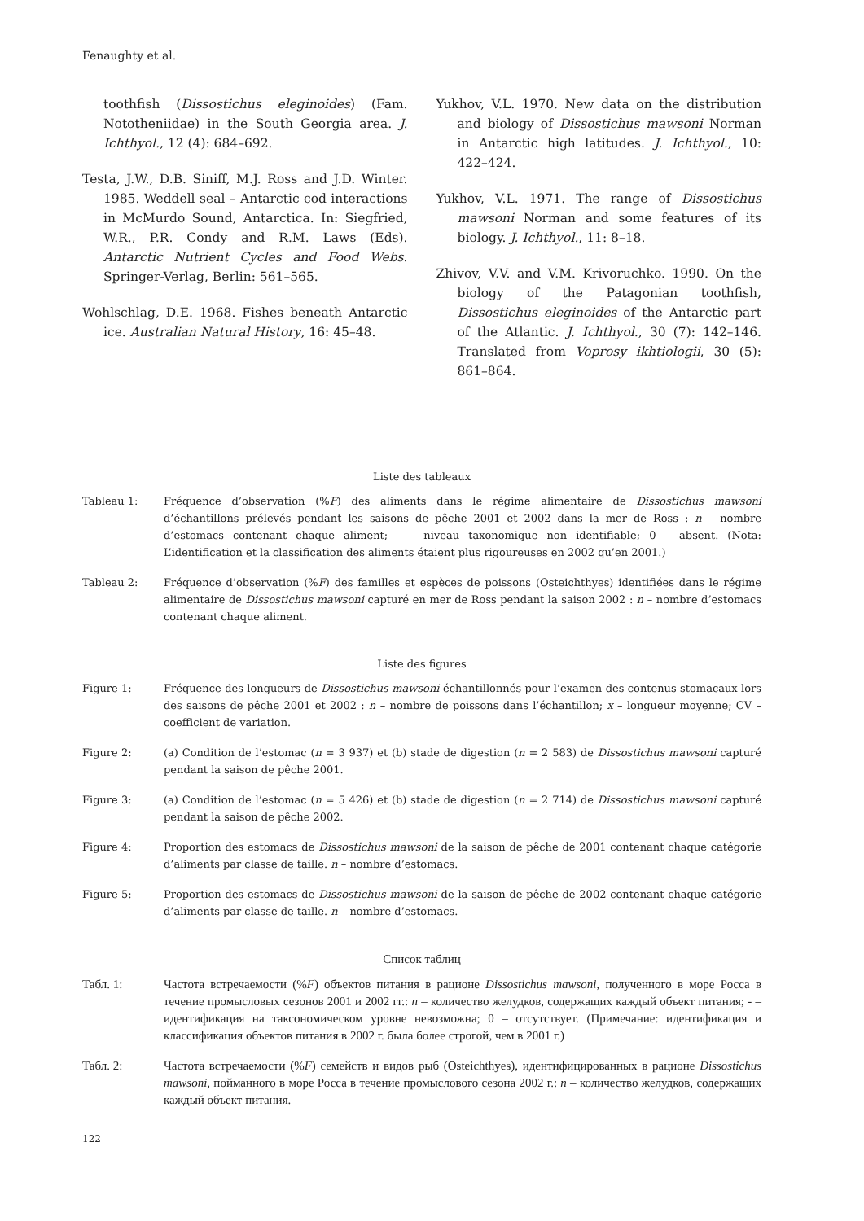Fenaughty et al.
toothfish (Dissostichus eleginoides) (Fam. Nototheniidae) in the South Georgia area. J. Ichthyol., 12 (4): 684–692.
Testa, J.W., D.B. Siniff, M.J. Ross and J.D. Winter. 1985. Weddell seal – Antarctic cod interactions in McMurdo Sound, Antarctica. In: Siegfried, W.R., P.R. Condy and R.M. Laws (Eds). Antarctic Nutrient Cycles and Food Webs. Springer-Verlag, Berlin: 561–565.
Wohlschlag, D.E. 1968. Fishes beneath Antarctic ice. Australian Natural History, 16: 45–48.
Yukhov, V.L. 1970. New data on the distribution and biology of Dissostichus mawsoni Norman in Antarctic high latitudes. J. Ichthyol., 10: 422–424.
Yukhov, V.L. 1971. The range of Dissostichus mawsoni Norman and some features of its biology. J. Ichthyol., 11: 8–18.
Zhivov, V.V. and V.M. Krivoruchko. 1990. On the biology of the Patagonian toothfish, Dissostichus eleginoides of the Antarctic part of the Atlantic. J. Ichthyol., 30 (7): 142–146. Translated from Voprosy ikhtiologii, 30 (5): 861–864.
Liste des tableaux
Tableau 1: Fréquence d’observation (%F) des aliments dans le régime alimentaire de Dissostichus mawsoni d’échantillons prélevés pendant les saisons de pêche 2001 et 2002 dans la mer de Ross : n – nombre d’estomacs contenant chaque aliment; - – niveau taxonomique non identifiable; 0 – absent. (Nota: L’identification et la classification des aliments étaient plus rigoureuses en 2002 qu’en 2001.)
Tableau 2: Fréquence d’observation (%F) des familles et espèces de poissons (Osteichthyes) identifiées dans le régime alimentaire de Dissostichus mawsoni capturé en mer de Ross pendant la saison 2002 : n – nombre d’estomacs contenant chaque aliment.
Liste des figures
Figure 1: Fréquence des longueurs de Dissostichus mawsoni échantillonnés pour l’examen des contenus stomacaux lors des saisons de pêche 2001 et 2002 : n – nombre de poissons dans l’échantillon; x – longueur moyenne; CV – coefficient de variation.
Figure 2: (a) Condition de l’estomac (n = 3 937) et (b) stade de digestion (n = 2 583) de Dissostichus mawsoni capturé pendant la saison de pêche 2001.
Figure 3: (a) Condition de l’estomac (n = 5 426) et (b) stade de digestion (n = 2 714) de Dissostichus mawsoni capturé pendant la saison de pêche 2002.
Figure 4: Proportion des estomacs de Dissostichus mawsoni de la saison de pêche de 2001 contenant chaque catégorie d’aliments par classe de taille. n – nombre d’estomacs.
Figure 5: Proportion des estomacs de Dissostichus mawsoni de la saison de pêche de 2002 contenant chaque catégorie d’aliments par classe de taille. n – nombre d’estomacs.
Список таблиц
Табл. 1: Частота встречаемости (%F) объектов питания в рационе Dissostichus mawsoni, полученного в море Росса в течение промысловых сезонов 2001 и 2002 гг.: n – количество желудков, содержащих каждый объект питания; - – идентификация на таксономическом уровне невозможна; 0 – отсутствует. (Примечание: идентификация и классификация объектов питания в 2002 г. была более строгой, чем в 2001 г.)
Табл. 2: Частота встречаемости (%F) семейств и видов рыб (Osteichthyes), идентифицированных в рационе Dissostichus mawsoni, пойманного в море Росса в течение промыслового сезона 2002 г.: n – количество желудков, содержащих каждый объект питания.
122